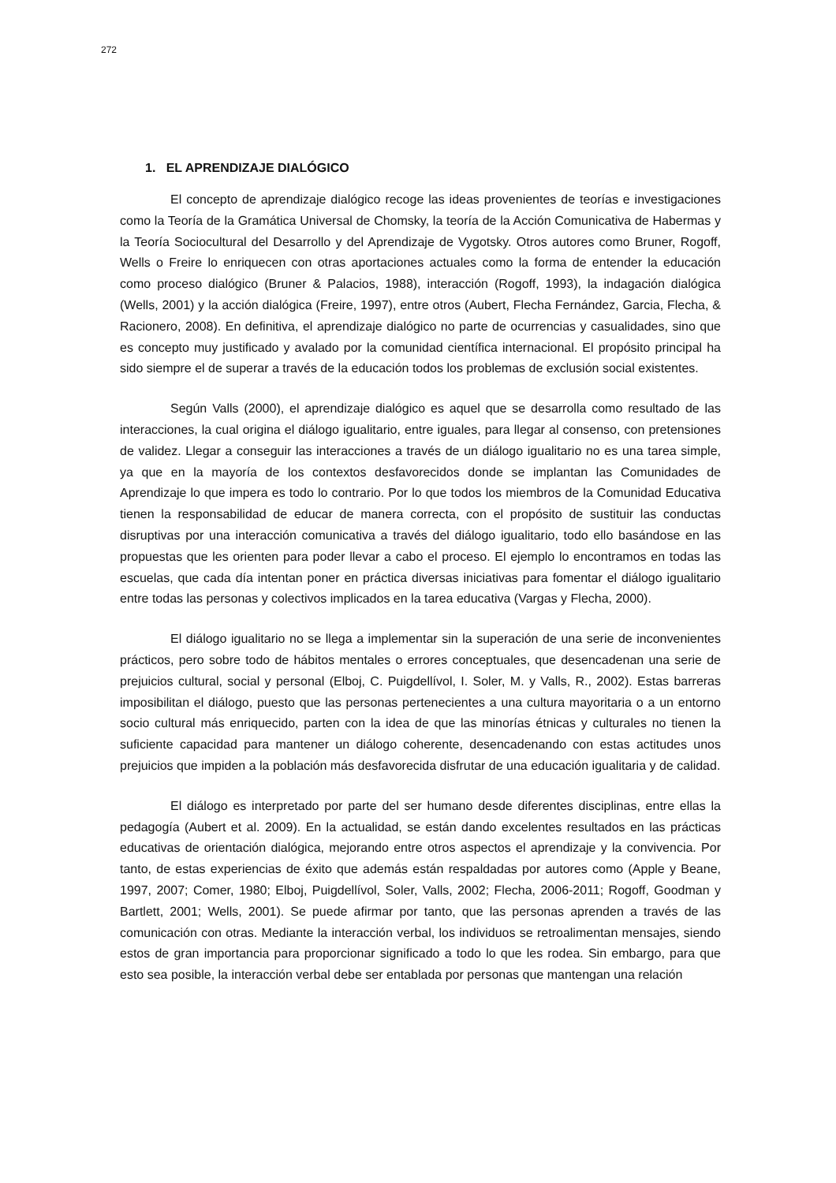272
1. EL APRENDIZAJE DIALÓGICO
El concepto de aprendizaje dialógico recoge las ideas provenientes de teorías e investigaciones como la Teoría de la Gramática Universal de Chomsky, la teoría de la Acción Comunicativa de Habermas y la Teoría Sociocultural del Desarrollo y del Aprendizaje de Vygotsky. Otros autores como Bruner, Rogoff, Wells o Freire lo enriquecen con otras aportaciones actuales como la forma de entender la educación como proceso dialógico (Bruner & Palacios, 1988), interacción (Rogoff, 1993), la indagación dialógica (Wells, 2001) y la acción dialógica (Freire, 1997), entre otros (Aubert, Flecha Fernández, Garcia, Flecha, & Racionero, 2008). En definitiva, el aprendizaje dialógico no parte de ocurrencias y casualidades, sino que es concepto muy justificado y avalado por la comunidad científica internacional. El propósito principal ha sido siempre el de superar a través de la educación todos los problemas de exclusión social existentes.
Según Valls (2000), el aprendizaje dialógico es aquel que se desarrolla como resultado de las interacciones, la cual origina el diálogo igualitario, entre iguales, para llegar al consenso, con pretensiones de validez. Llegar a conseguir las interacciones a través de un diálogo igualitario no es una tarea simple, ya que en la mayoría de los contextos desfavorecidos donde se implantan las Comunidades de Aprendizaje lo que impera es todo lo contrario. Por lo que todos los miembros de la Comunidad Educativa tienen la responsabilidad de educar de manera correcta, con el propósito de sustituir las conductas disruptivas por una interacción comunicativa a través del diálogo igualitario, todo ello basándose en las propuestas que les orienten para poder llevar a cabo el proceso. El ejemplo lo encontramos en todas las escuelas, que cada día intentan poner en práctica diversas iniciativas para fomentar el diálogo igualitario entre todas las personas y colectivos implicados en la tarea educativa (Vargas y Flecha, 2000).
El diálogo igualitario no se llega a implementar sin la superación de una serie de inconvenientes prácticos, pero sobre todo de hábitos mentales o errores conceptuales, que desencadenan una serie de prejuicios cultural, social y personal (Elboj, C. Puigdellívol, I. Soler, M. y Valls, R., 2002). Estas barreras imposibilitan el diálogo, puesto que las personas pertenecientes a una cultura mayoritaria o a un entorno socio cultural más enriquecido, parten con la idea de que las minorías étnicas y culturales no tienen la suficiente capacidad para mantener un diálogo coherente, desencadenando con estas actitudes unos prejuicios que impiden a la población más desfavorecida disfrutar de una educación igualitaria y de calidad.
El diálogo es interpretado por parte del ser humano desde diferentes disciplinas, entre ellas la pedagogía (Aubert et al. 2009). En la actualidad, se están dando excelentes resultados en las prácticas educativas de orientación dialógica, mejorando entre otros aspectos el aprendizaje y la convivencia. Por tanto, de estas experiencias de éxito que además están respaldadas por autores como (Apple y Beane, 1997, 2007; Comer, 1980; Elboj, Puigdellívol, Soler, Valls, 2002; Flecha, 2006-2011; Rogoff, Goodman y Bartlett, 2001; Wells, 2001). Se puede afirmar por tanto, que las personas aprenden a través de las comunicación con otras. Mediante la interacción verbal, los individuos se retroalimentan mensajes, siendo estos de gran importancia para proporcionar significado a todo lo que les rodea. Sin embargo, para que esto sea posible, la interacción verbal debe ser entablada por personas que mantengan una relación